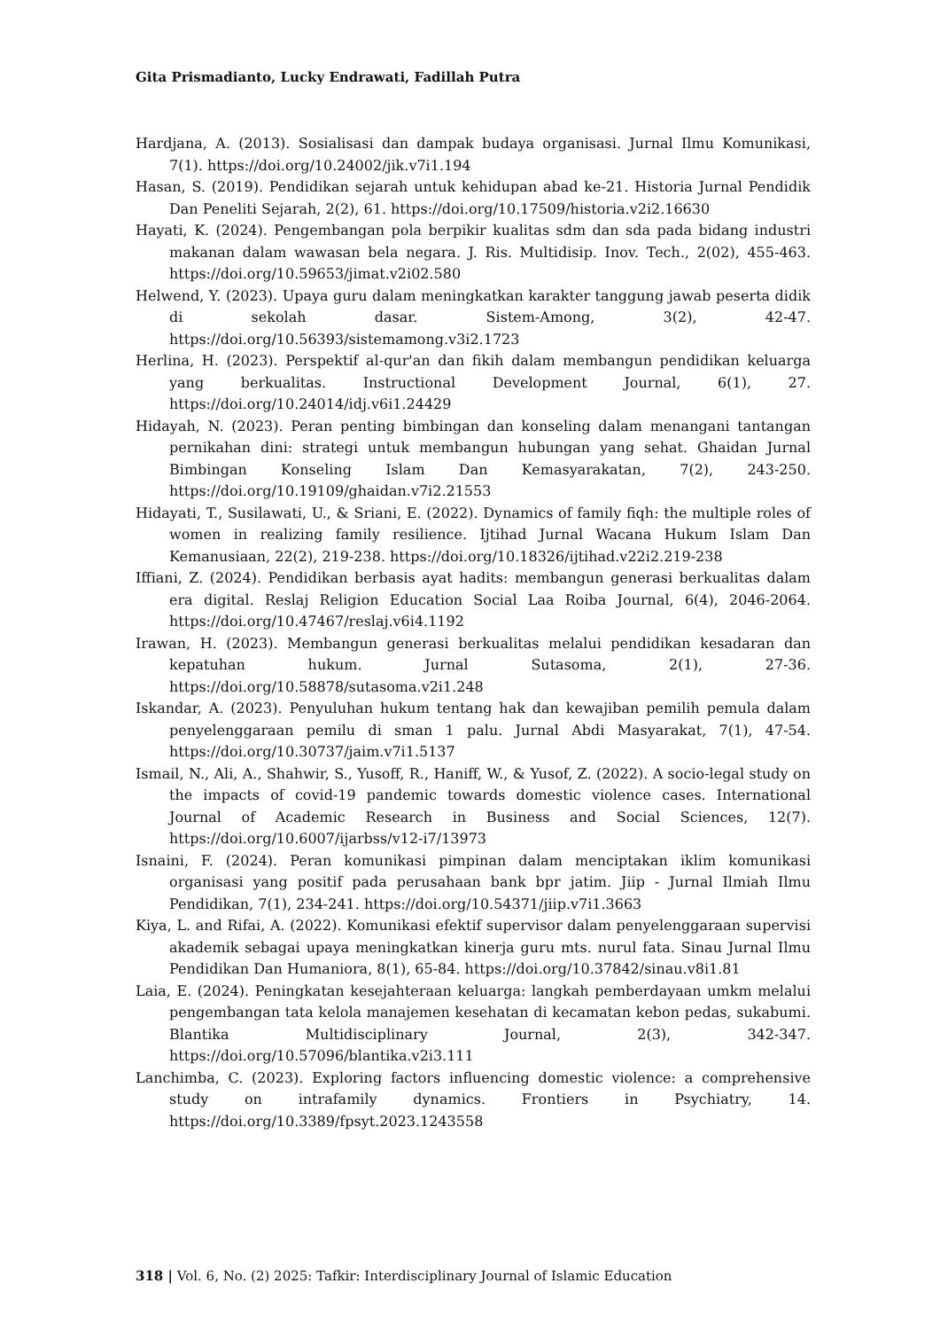Gita Prismadianto, Lucky Endrawati, Fadillah Putra
Hardjana, A. (2013). Sosialisasi dan dampak budaya organisasi. Jurnal Ilmu Komunikasi, 7(1). https://doi.org/10.24002/jik.v7i1.194
Hasan, S. (2019). Pendidikan sejarah untuk kehidupan abad ke-21. Historia Jurnal Pendidik Dan Peneliti Sejarah, 2(2), 61. https://doi.org/10.17509/historia.v2i2.16630
Hayati, K. (2024). Pengembangan pola berpikir kualitas sdm dan sda pada bidang industri makanan dalam wawasan bela negara. J. Ris. Multidisip. Inov. Tech., 2(02), 455-463. https://doi.org/10.59653/jimat.v2i02.580
Helwend, Y. (2023). Upaya guru dalam meningkatkan karakter tanggung jawab peserta didik di sekolah dasar. Sistem-Among, 3(2), 42-47. https://doi.org/10.56393/sistemamong.v3i2.1723
Herlina, H. (2023). Perspektif al-qur'an dan fikih dalam membangun pendidikan keluarga yang berkualitas. Instructional Development Journal, 6(1), 27. https://doi.org/10.24014/idj.v6i1.24429
Hidayah, N. (2023). Peran penting bimbingan dan konseling dalam menangani tantangan pernikahan dini: strategi untuk membangun hubungan yang sehat. Ghaidan Jurnal Bimbingan Konseling Islam Dan Kemasyarakatan, 7(2), 243-250. https://doi.org/10.19109/ghaidan.v7i2.21553
Hidayati, T., Susilawati, U., & Sriani, E. (2022). Dynamics of family fiqh: the multiple roles of women in realizing family resilience. Ijtihad Jurnal Wacana Hukum Islam Dan Kemanusiaan, 22(2), 219-238. https://doi.org/10.18326/ijtihad.v22i2.219-238
Iffiani, Z. (2024). Pendidikan berbasis ayat hadits: membangun generasi berkualitas dalam era digital. Reslaj Religion Education Social Laa Roiba Journal, 6(4), 2046-2064. https://doi.org/10.47467/reslaj.v6i4.1192
Irawan, H. (2023). Membangun generasi berkualitas melalui pendidikan kesadaran dan kepatuhan hukum. Jurnal Sutasoma, 2(1), 27-36. https://doi.org/10.58878/sutasoma.v2i1.248
Iskandar, A. (2023). Penyuluhan hukum tentang hak dan kewajiban pemilih pemula dalam penyelenggaraan pemilu di sman 1 palu. Jurnal Abdi Masyarakat, 7(1), 47-54. https://doi.org/10.30737/jaim.v7i1.5137
Ismail, N., Ali, A., Shahwir, S., Yusoff, R., Haniff, W., & Yusof, Z. (2022). A socio-legal study on the impacts of covid-19 pandemic towards domestic violence cases. International Journal of Academic Research in Business and Social Sciences, 12(7). https://doi.org/10.6007/ijarbss/v12-i7/13973
Isnaini, F. (2024). Peran komunikasi pimpinan dalam menciptakan iklim komunikasi organisasi yang positif pada perusahaan bank bpr jatim. Jiip - Jurnal Ilmiah Ilmu Pendidikan, 7(1), 234-241. https://doi.org/10.54371/jiip.v7i1.3663
Kiya, L. and Rifai, A. (2022). Komunikasi efektif supervisor dalam penyelenggaraan supervisi akademik sebagai upaya meningkatkan kinerja guru mts. nurul fata. Sinau Jurnal Ilmu Pendidikan Dan Humaniora, 8(1), 65-84. https://doi.org/10.37842/sinau.v8i1.81
Laia, E. (2024). Peningkatan kesejahteraan keluarga: langkah pemberdayaan umkm melalui pengembangan tata kelola manajemen kesehatan di kecamatan kebon pedas, sukabumi. Blantika Multidisciplinary Journal, 2(3), 342-347. https://doi.org/10.57096/blantika.v2i3.111
Lanchimba, C. (2023). Exploring factors influencing domestic violence: a comprehensive study on intrafamily dynamics. Frontiers in Psychiatry, 14. https://doi.org/10.3389/fpsyt.2023.1243558
318 | Vol. 6, No. (2) 2025: Tafkir: Interdisciplinary Journal of Islamic Education